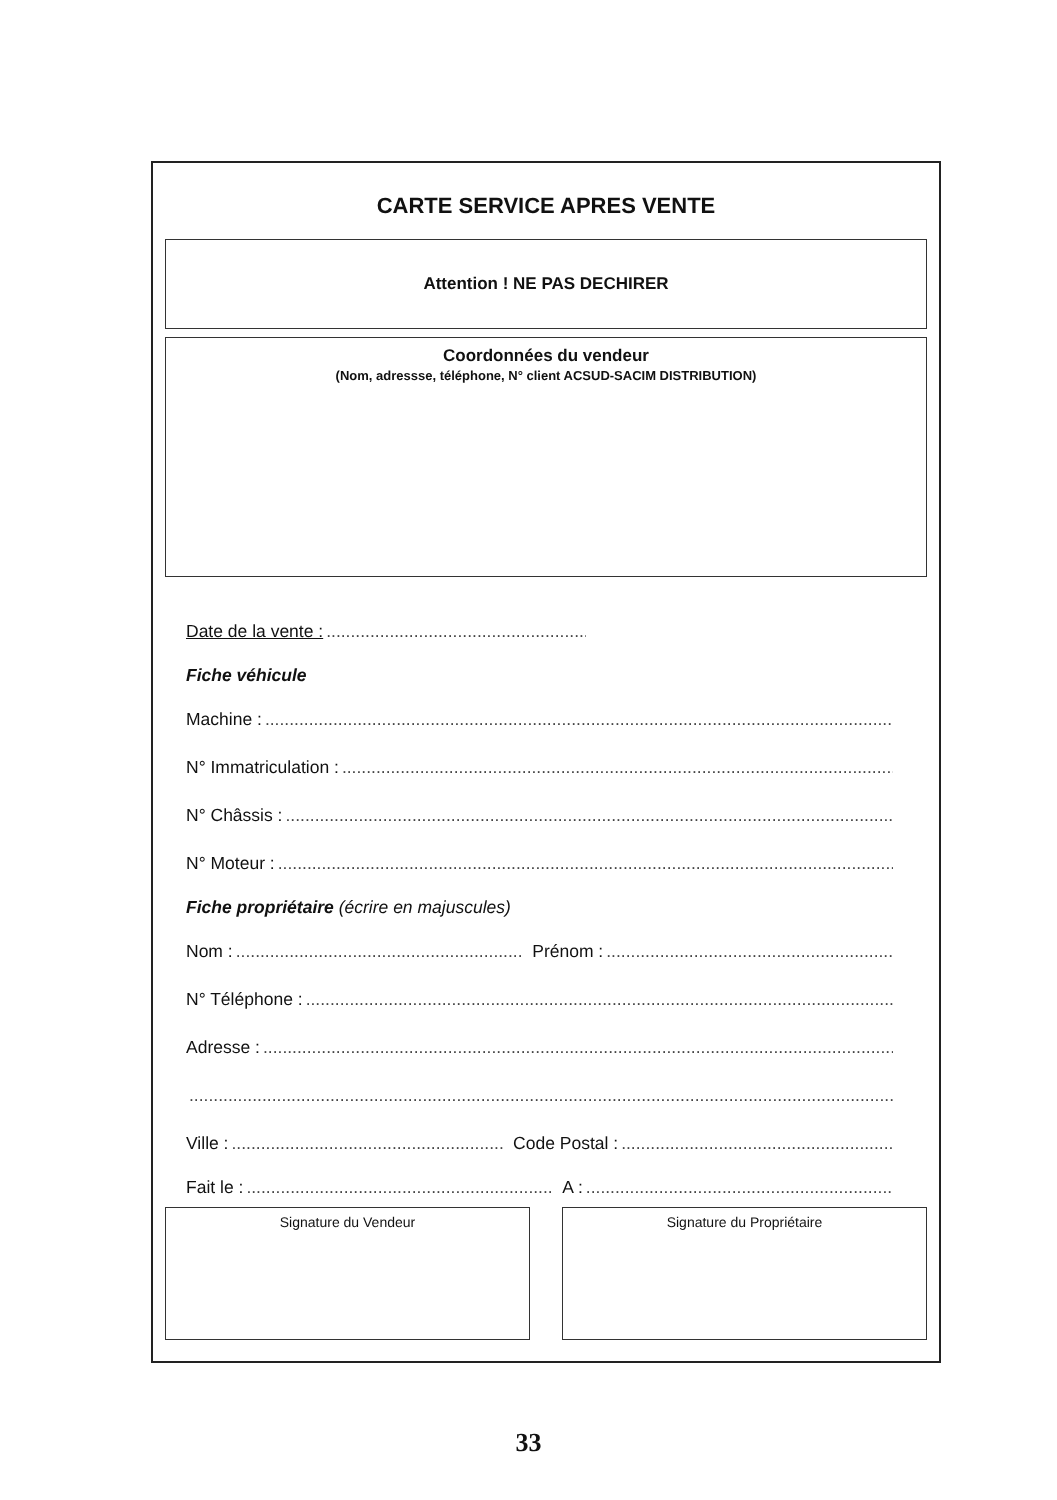CARTE SERVICE APRES VENTE
Attention ! NE PAS DECHIRER
Coordonnées du vendeur
(Nom, adressse, téléphone, N° client ACSUD-SACIM DISTRIBUTION)
Date de la vente :
Fiche véhicule
Machine :
N° Immatriculation :
N° Châssis :
N° Moteur :
Fiche propriétaire (écrire en majuscules)
Nom : Prénom :
N° Téléphone :
Adresse :
Ville : Code Postal :
Fait le : A :
Signature du Vendeur Signature du Propriétaire
33